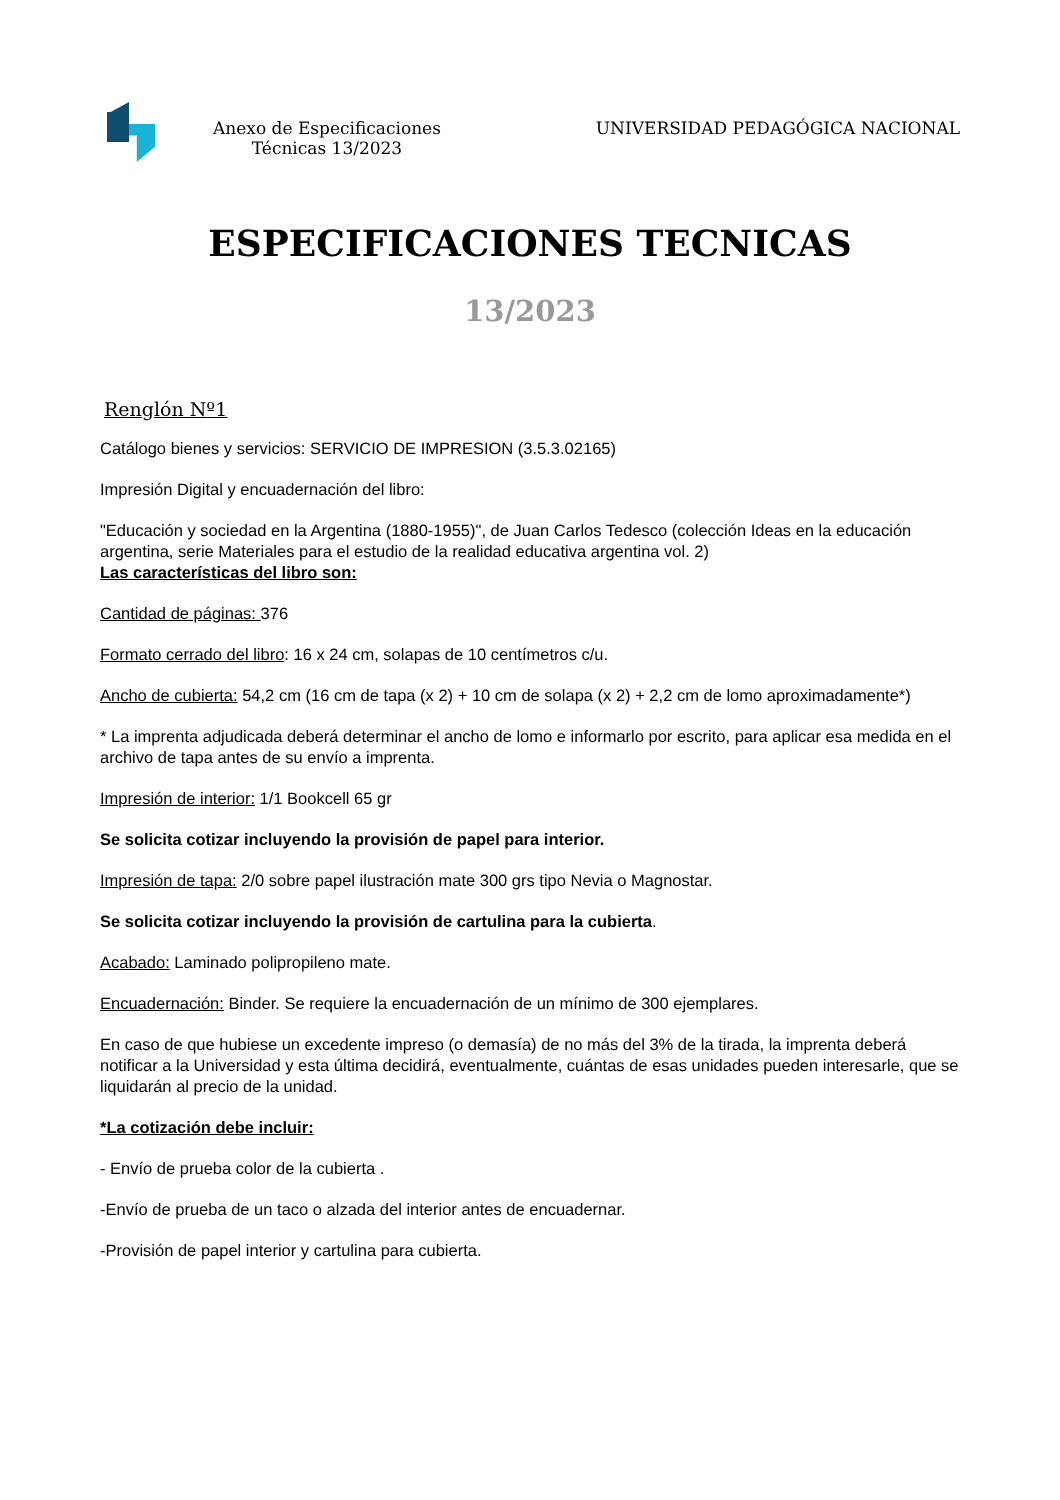Anexo de Especificaciones Técnicas 13/2023
UNIVERSIDAD PEDAGÓGICA NACIONAL
ESPECIFICACIONES TECNICAS
13/2023
Renglón Nº1
Catálogo bienes y servicios: SERVICIO DE IMPRESION (3.5.3.02165)
Impresión Digital y encuadernación del libro:
"Educación y sociedad en la Argentina (1880-1955)", de Juan Carlos Tedesco (colección Ideas en la educación argentina, serie Materiales para el estudio de la realidad educativa argentina vol. 2)
Las características del libro son:
Cantidad de páginas: 376
Formato cerrado del libro: 16 x 24 cm, solapas de 10 centímetros c/u.
Ancho de cubierta: 54,2 cm (16 cm de tapa (x 2) + 10 cm de solapa (x 2) + 2,2 cm de lomo aproximadamente*)
* La imprenta adjudicada deberá determinar el ancho de lomo e informarlo por escrito, para aplicar esa medida en el archivo de tapa antes de su envío a imprenta.
Impresión de interior: 1/1 Bookcell 65 gr
Se solicita cotizar incluyendo la provisión de papel para interior.
Impresión de tapa: 2/0 sobre papel ilustración mate 300 grs tipo Nevia o Magnostar.
Se solicita cotizar incluyendo la provisión de cartulina para la cubierta.
Acabado: Laminado polipropileno mate.
Encuadernación: Binder. Se requiere la encuadernación de un mínimo de 300 ejemplares.
En caso de que hubiese un excedente impreso (o demasía) de no más del 3% de la tirada, la imprenta deberá notificar a la Universidad y esta última decidirá, eventualmente, cuántas de esas unidades pueden interesarle, que se liquidarán al precio de la unidad.
*La cotización debe incluir:
- Envío de prueba color de la cubierta .
-Envío de prueba de un taco o alzada del interior antes de encuadernar.
-Provisión de papel interior y cartulina para cubierta.